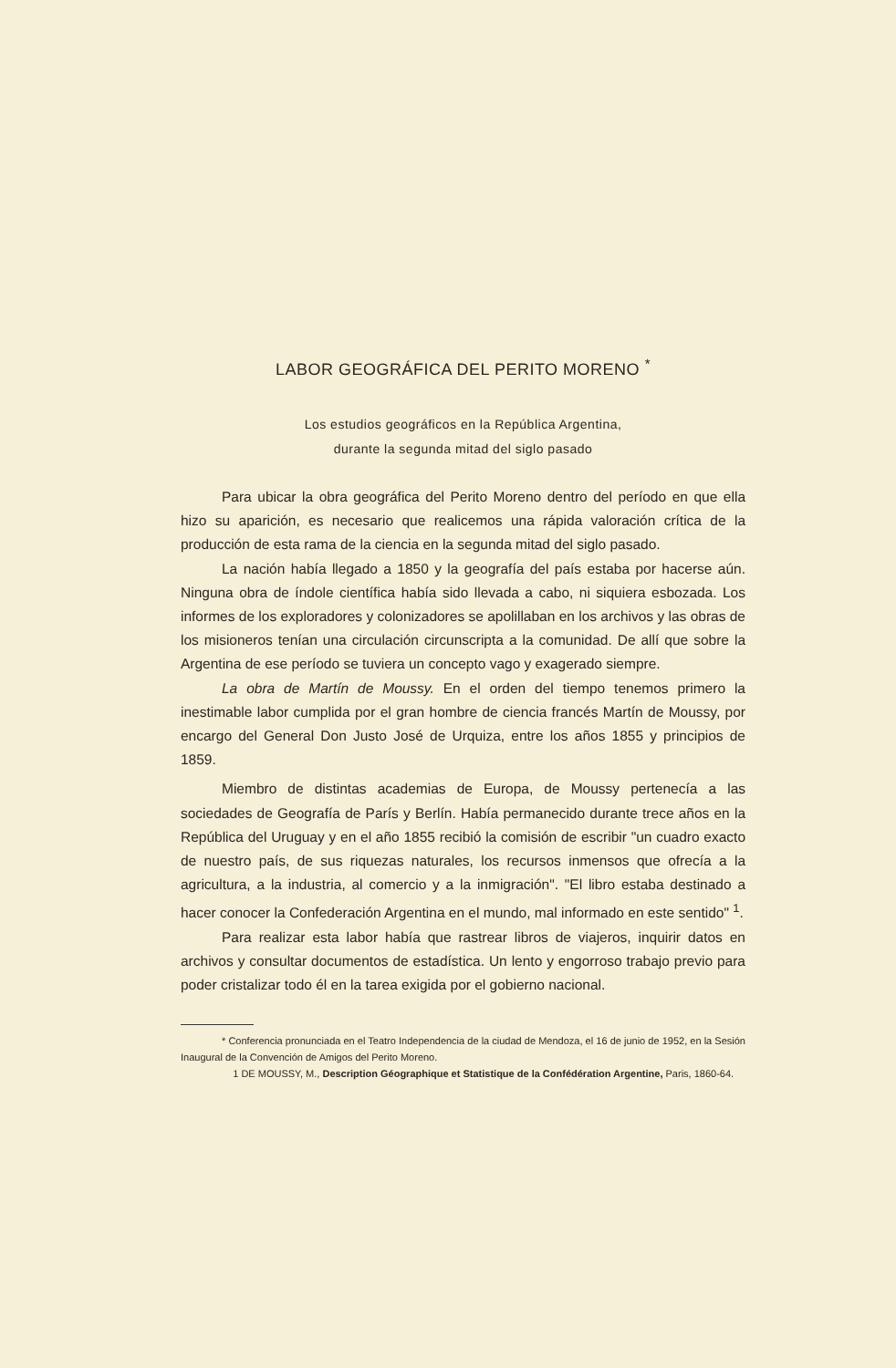LABOR GEOGRÁFICA DEL PERITO MORENO <sup>*</sup>
Los estudios geográficos en la República Argentina,
durante la segunda mitad del siglo pasado
Para ubicar la obra geográfica del Perito Moreno dentro del período en que ella hizo su aparición, es necesario que realicemos una rápida valoración crítica de la producción de esta rama de la ciencia en la segunda mitad del siglo pasado.
La nación había llegado a 1850 y la geografía del país estaba por hacerse aún. Ninguna obra de índole científica había sido llevada a cabo, ni siquiera esbozada. Los informes de los exploradores y colonizadores se apolillaban en los archivos y las obras de los misioneros tenían una circulación circunscripta a la comunidad. De allí que sobre la Argentina de ese período se tuviera un concepto vago y exagerado siempre.
La obra de Martín de Moussy. En el orden del tiempo tenemos primero la inestimable labor cumplida por el gran hombre de ciencia francés Martín de Moussy, por encargo del General Don Justo José de Urquiza, entre los años 1855 y principios de 1859.
Miembro de distintas academias de Europa, de Moussy pertenecía a las sociedades de Geografía de París y Berlín. Había permanecido durante trece años en la República del Uruguay y en el año 1855 recibió la comisión de escribir "un cuadro exacto de nuestro país, de sus riquezas naturales, los recursos inmensos que ofrecía a la agricultura, a la industria, al comercio y a la inmigración". "El libro estaba destinado a hacer conocer la Confederación Argentina en el mundo, mal informado en este sentido" <sup>1</sup>.
Para realizar esta labor había que rastrear libros de viajeros, inquirir datos en archivos y consultar documentos de estadística. Un lento y engorroso trabajo previo para poder cristalizar todo él en la tarea exigida por el gobierno nacional.
* Conferencia pronunciada en el Teatro Independencia de la ciudad de Mendoza, el 16 de junio de 1952, en la Sesión Inaugural de la Convención de Amigos del Perito Moreno.
1 DE MOUSSY, M., Description Géographique et Statistique de la Confédération Argentine, Paris, 1860-64.